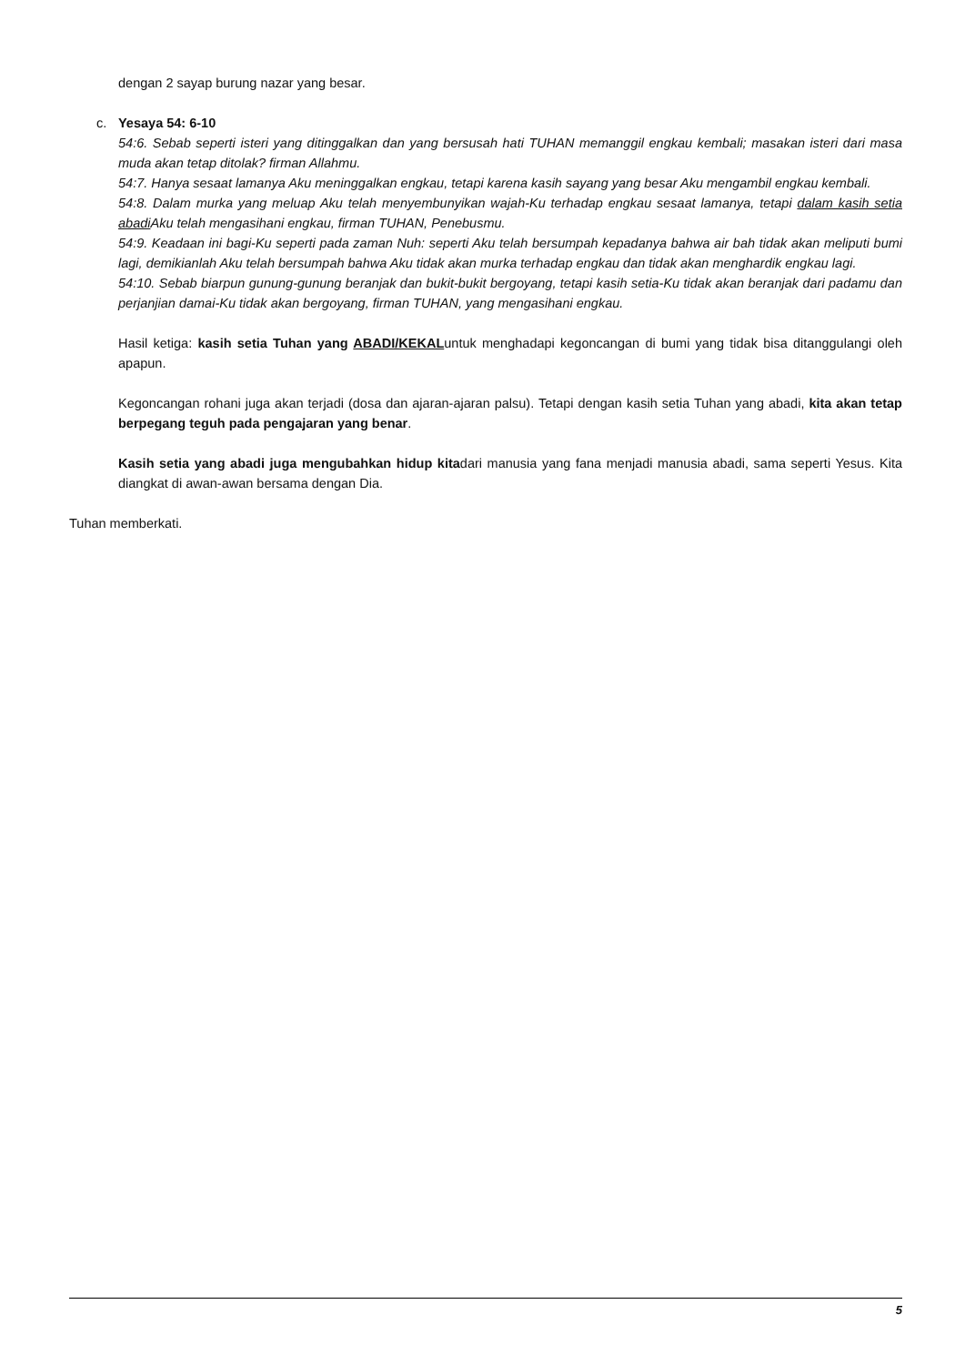dengan 2 sayap burung nazar yang besar.
c. Yesaya 54: 6-10
54:6. Sebab seperti isteri yang ditinggalkan dan yang bersusah hati TUHAN memanggil engkau kembali; masakan isteri dari masa muda akan tetap ditolak? firman Allahmu.
54:7. Hanya sesaat lamanya Aku meninggalkan engkau, tetapi karena kasih sayang yang besar Aku mengambil engkau kembali.
54:8. Dalam murka yang meluap Aku telah menyembunyikan wajah-Ku terhadap engkau sesaat lamanya, tetapi dalam kasih setia abadi Aku telah mengasihani engkau, firman TUHAN, Penebusmu.
54:9. Keadaan ini bagi-Ku seperti pada zaman Nuh: seperti Aku telah bersumpah kepadanya bahwa air bah tidak akan meliputi bumi lagi, demikianlah Aku telah bersumpah bahwa Aku tidak akan murka terhadap engkau dan tidak akan menghardik engkau lagi.
54:10. Sebab biarpun gunung-gunung beranjak dan bukit-bukit bergoyang, tetapi kasih setia-Ku tidak akan beranjak dari padamu dan perjanjian damai-Ku tidak akan bergoyang, firman TUHAN, yang mengasihani engkau.
Hasil ketiga: kasih setia Tuhan yang ABADI/KEKALuntuk menghadapi kegoncangan di bumi yang tidak bisa ditanggulangi oleh apapun.
Kegoncangan rohani juga akan terjadi (dosa dan ajaran-ajaran palsu). Tetapi dengan kasih setia Tuhan yang abadi, kita akan tetap berpegang teguh pada pengajaran yang benar.
Kasih setia yang abadi juga mengubahkan hidup kitadari manusia yang fana menjadi manusia abadi, sama seperti Yesus. Kita diangkat di awan-awan bersama dengan Dia.
Tuhan memberkati.
5